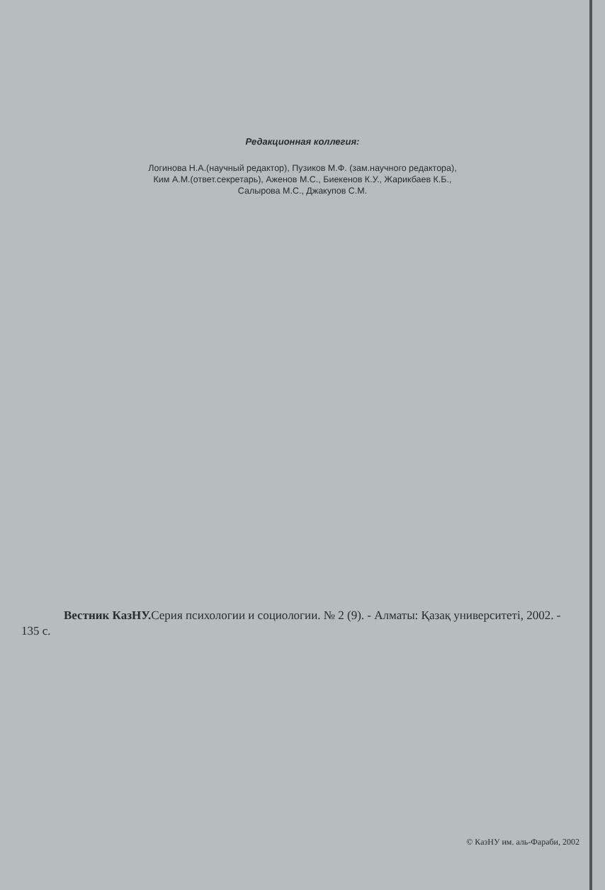Редакционная коллегия:
Логинова Н.А.(научный редактор), Пузиков М.Ф. (зам.научного редактора),
Ким А.М.(ответ.секретарь), Аженов М.С., Биекенов К.У., Жарикбаев К.Б.,
Салырова М.С., Джакупов С.М.
Вестник КазНУ. Серия психологии и социологии. № 2 (9). - Алматы: Қазақ университеті, 2002. - 135 с.
© КазНУ им. аль-Фараби, 2002